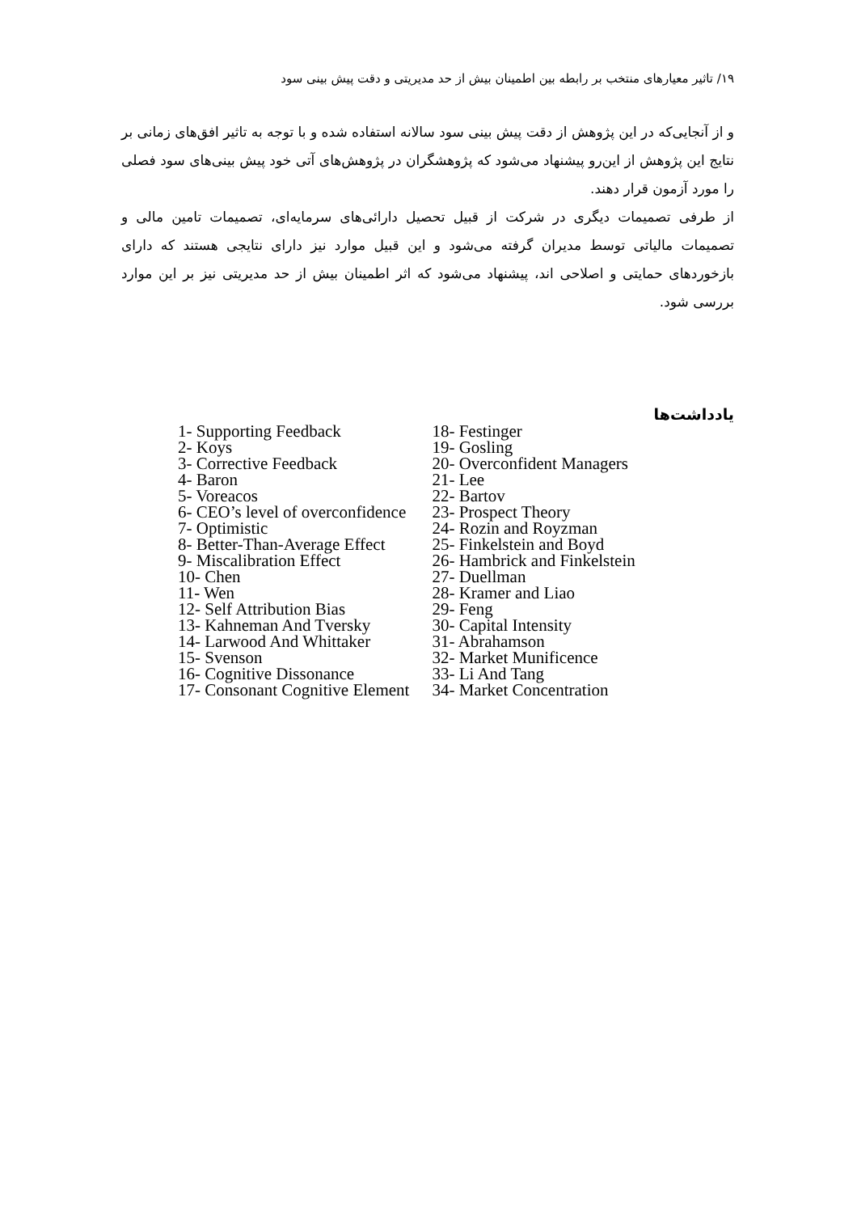۱۹/ تاثیر معیارهای منتخب بر رابطه بین اطمینان بیش از حد مدیریتی و دقت پیش بینی سود
و از آنجایی‌که در این پژوهش از دقت پیش بینی سود سالانه استفاده شده و با توجه به تاثیر افق‌های زمانی بر نتایج این پژوهش از این‌رو پیشنهاد می‌شود که پژوهشگران در پژوهش‌های آتی خود پیش بینی‌های سود فصلی را مورد آزمون قرار دهند.
از طرفی تصمیمات دیگری در شرکت از قبیل تحصیل دارائی‌های سرمایه‌ای، تصمیمات تامین مالی و تصمیمات مالیاتی توسط مدیران گرفته می‌شود و این قبیل موارد نیز دارای نتایجی هستند که دارای بازخوردهای حمایتی و اصلاحی اند، پیشنهاد می‌شود که اثر اطمینان بیش از حد مدیریتی نیز بر این موارد بررسی شود.
یادداشت‌ها
1- Supporting Feedback
2- Koys
3- Corrective Feedback
4- Baron
5- Voreacos
6- CEO’s level of overconfidence
7- Optimistic
8- Better-Than-Average Effect
9- Miscalibration Effect
10- Chen
11- Wen
12- Self Attribution Bias
13- Kahneman And Tversky
14- Larwood And Whittaker
15- Svenson
16- Cognitive Dissonance
17- Consonant Cognitive Element
18- Festinger
19- Gosling
20- Overconfident Managers
21- Lee
22- Bartov
23- Prospect Theory
24- Rozin and Royzman
25- Finkelstein and Boyd
26- Hambrick and Finkelstein
27- Duellman
28- Kramer and Liao
29- Feng
30- Capital Intensity
31- Abrahamson
32- Market Munificence
33- Li And Tang
34- Market Concentration